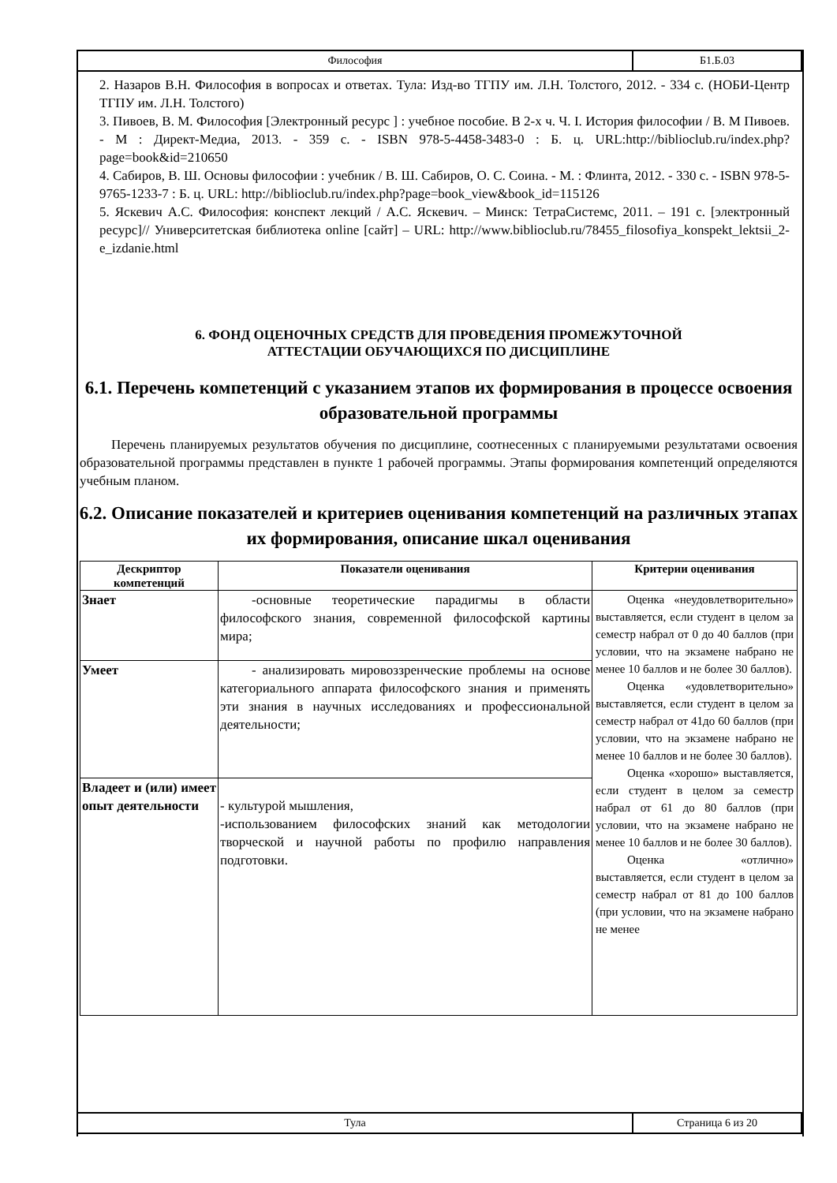| Философия | Б1.Б.03 |
2. Назаров В.Н. Философия в вопросах и ответах. Тула: Изд-во ТГПУ им. Л.Н. Толстого, 2012. - 334 с. (НОБИ-Центр ТГПУ им. Л.Н. Толстого)
3. Пивоев, В. М. Философия [Электронный ресурс ] : учебное пособие. В 2-х ч. Ч. I. История философии / В. М Пивоев. - М : Директ-Медиа, 2013. - 359 с. - ISBN 978-5-4458-3483-0 : Б. ц. URL:http://biblioclub.ru/index.php?page=book&id=210650
4. Сабиров, В. Ш. Основы философии : учебник / В. Ш. Сабиров, О. С. Соина. - М. : Флинта, 2012. - 330 с. - ISBN 978-5-9765-1233-7 : Б. ц. URL: http://biblioclub.ru/index.php?page=book_view&book_id=115126
5. Яскевич А.С. Философия: конспект лекций / А.С. Яскевич. – Минск: ТетраСистемс, 2011. – 191 с. [электронный ресурс]// Университетская библиотека online [сайт] – URL: http://www.biblioclub.ru/78455_filosofiya_konspekt_lektsii_2-e_izdanie.html
6. ФОНД ОЦЕНОЧНЫХ СРЕДСТВ ДЛЯ ПРОВЕДЕНИЯ ПРОМЕЖУТОЧНОЙ
АТТЕСТАЦИИ ОБУЧАЮЩИХСЯ ПО ДИСЦИПЛИНЕ
6.1. Перечень компетенций с указанием этапов их формирования в процессе освоения образовательной программы
Перечень планируемых результатов обучения по дисциплине, соотнесенных с планируемыми результатами освоения образовательной программы представлен в пункте 1 рабочей программы. Этапы формирования компетенций определяются учебным планом.
6.2. Описание показателей и критериев оценивания компетенций на различных этапах их формирования, описание шкал оценивания
| Дескриптор компетенций | Показатели оценивания | Критерии оценивания |
| --- | --- | --- |
| Знает | -основные теоретические парадигмы в области философского знания, современной философской картины мира; | Оценка «неудовлетворительно» выставляется, если студент в целом за семестр набрал от 0 до 40 баллов (при условии, что на экзамене набрано не менее 10 баллов и не более 30 баллов). Оценка «удовлетворительно» выставляется, если студент в целом за семестр набрал от 41до 60 баллов (при условии, что на экзамене набрано не менее 10 баллов и не более 30 баллов). Оценка «хорошо» выставляется, если студент в целом за семестр набрал от 61 до 80 баллов (при условии, что на экзамене набрано не менее 10 баллов и не более 30 баллов). Оценка «отлично» выставляется, если студент в целом за семестр набрал от 81 до 100 баллов (при условии, что на экзамене набрано не менее |
| Умеет | - анализировать мировоззренческие проблемы на основе категориального аппарата философского знания и применять эти знания в научных исследованиях и профессиональной деятельности; | |
| Владеет и (или) имеет опыт деятельности | - культурой мышления, -использованием философских знаний как методологии творческой и научной работы по профилю направления подготовки. | |
| Тула | Страница 6 из 20 |